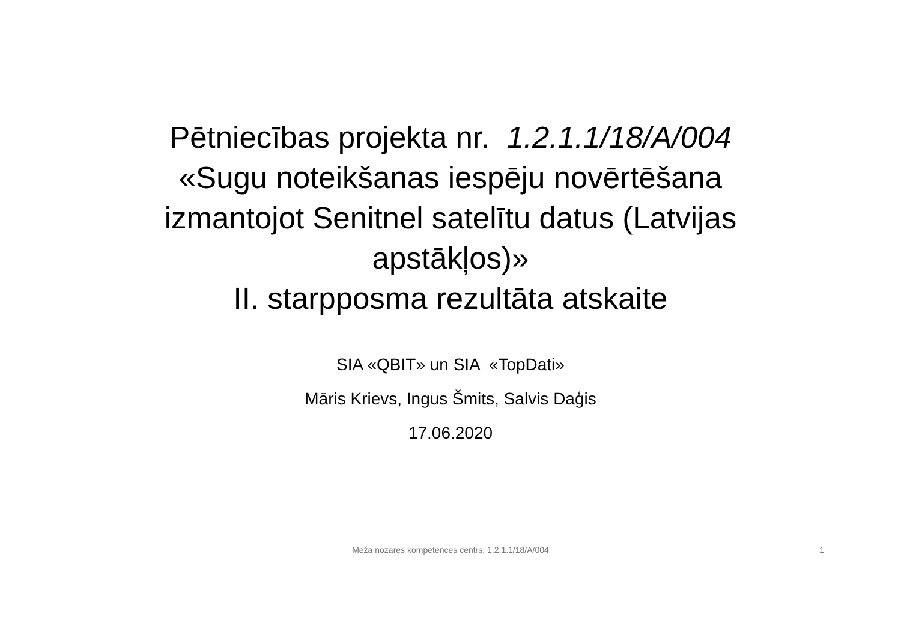Pētniecības projekta nr. 1.2.1.1/18/A/004
«Sugu noteikšanas iespēju novērtēšana
izmantojot Senitnel satelītu datus (Latvijas
apstākļos)»
II. starpposma rezultāta atskaite
SIA «QBIT» un SIA «TopDati»
Māris Krievs, Ingus Šmits, Salvis Daģis
17.06.2020
Meža nozares kompetences centrs, 1.2.1.1/18/A/004 1